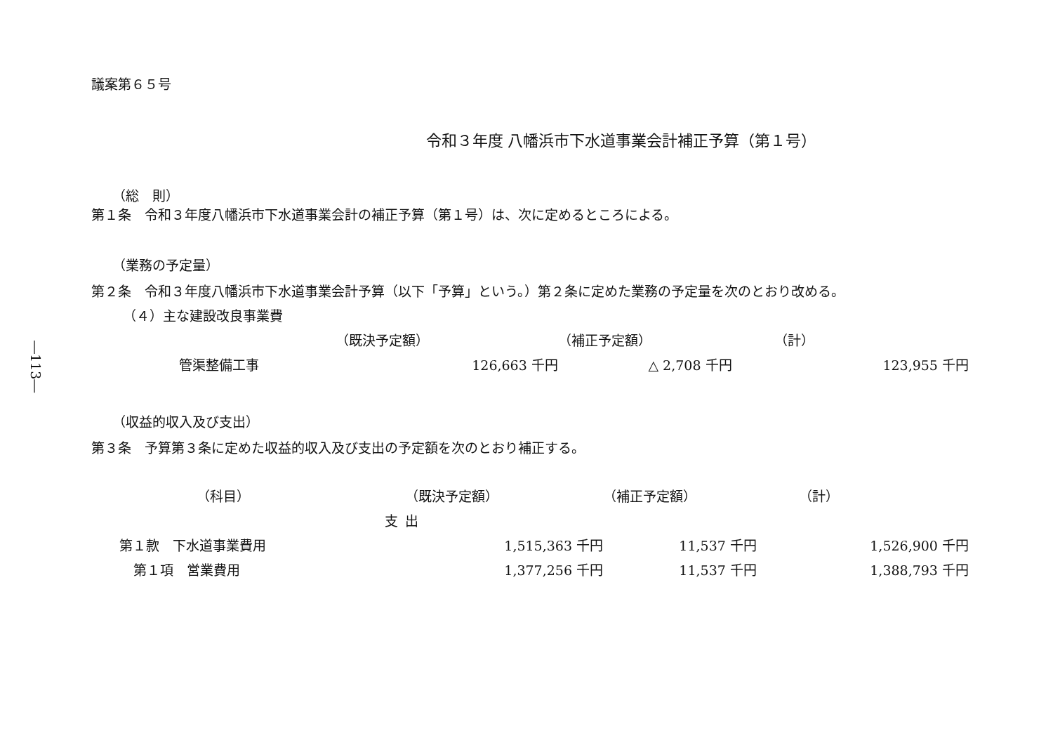―113―
議案第６５号
令和３年度 八幡浜市下水道事業会計補正予算（第１号）
（総　則）
第１条　令和３年度八幡浜市下水道事業会計の補正予算（第１号）は、次に定めるところによる。
（業務の予定量）
第２条　令和３年度八幡浜市下水道事業会計予算（以下「予算」という。）第２条に定めた業務の予定量を次のとおり改める。
（４）主な建設改良事業費
| | （既決予定額） | （補正予定額） | （計） |
| 管渠整備工事 | 126,663 千円 | △ 2,708 千円 | 123,955 千円 |
（収益的収入及び支出）
第３条　予算第３条に定めた収益的収入及び支出の予定額を次のとおり補正する。
| （科目） | （既決予定額） | （補正予定額） | （計） |
| 支 | 出 | | |
| 第１款 下水道事業費用 | 1,515,363 千円 | 11,537 千円 | 1,526,900 千円 |
| 第１項 営業費用 | 1,377,256 千円 | 11,537 千円 | 1,388,793 千円 |